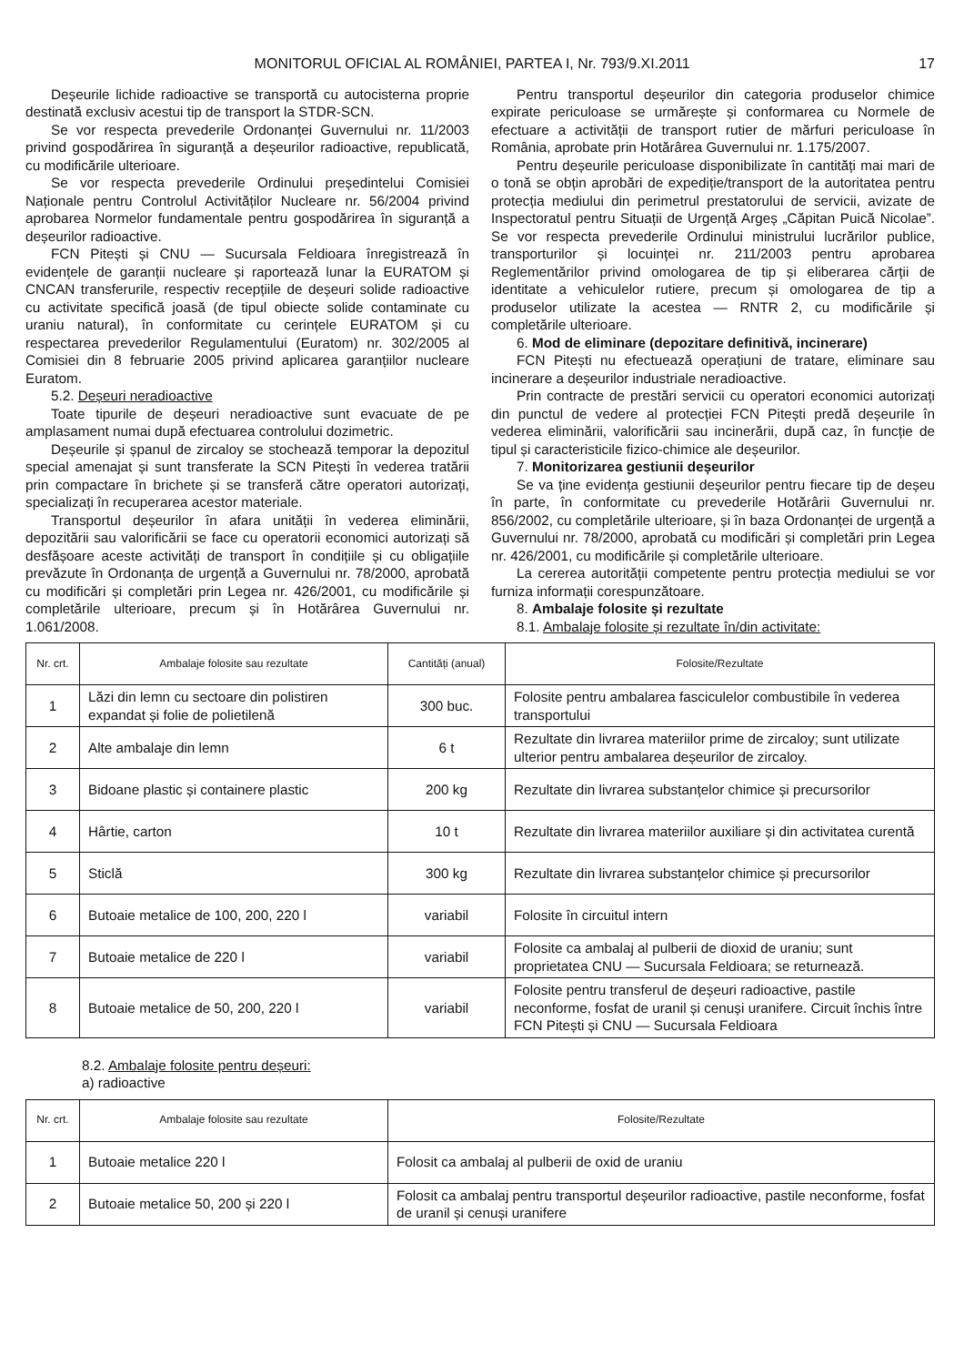MONITORUL OFICIAL AL ROMÂNIEI, PARTEA I, Nr. 793/9.XI.2011 17
Deșeurile lichide radioactive se transportă cu autocisterna proprie destinată exclusiv acestui tip de transport la STDR-SCN.
Se vor respecta prevederile Ordonanței Guvernului nr. 11/2003 privind gospodărirea în siguranță a deșeurilor radioactive, republicată, cu modificările ulterioare.
Se vor respecta prevederile Ordinului președintelui Comisiei Naționale pentru Controlul Activităților Nucleare nr. 56/2004 privind aprobarea Normelor fundamentale pentru gospodărirea în siguranță a deșeurilor radioactive.
FCN Pitești și CNU — Sucursala Feldioara înregistrează în evidențele de garanții nucleare și raportează lunar la EURATOM și CNCAN transferurile, respectiv recepțiile de deșeuri solide radioactive cu activitate specifică joasă (de tipul obiecte solide contaminate cu uraniu natural), în conformitate cu cerințele EURATOM și cu respectarea prevederilor Regulamentului (Euratom) nr. 302/2005 al Comisiei din 8 februarie 2005 privind aplicarea garanțiilor nucleare Euratom.
5.2. Deșeuri neradioactive
Toate tipurile de deșeuri neradioactive sunt evacuate de pe amplasament numai după efectuarea controlului dozimetric.
Deșeurile și șpanul de zircaloy se stochează temporar la depozitul special amenajat și sunt transferate la SCN Pitești în vederea tratării prin compactare în brichete și se transferă către operatori autorizați, specializați în recuperarea acestor materiale.
Transportul deșeurilor în afara unității în vederea eliminării, depozitării sau valorificării se face cu operatorii economici autorizați să desfășoare aceste activități de transport în condițiile și cu obligațiile prevăzute în Ordonanța de urgență a Guvernului nr. 78/2000, aprobată cu modificări și completări prin Legea nr. 426/2001, cu modificările și completările ulterioare, precum și în Hotărârea Guvernului nr. 1.061/2008.
Pentru transportul deșeurilor din categoria produselor chimice expirate periculoase se urmărește și conformarea cu Normele de efectuare a activității de transport rutier de mărfuri periculoase în România, aprobate prin Hotărârea Guvernului nr. 1.175/2007.
Pentru deșeurile periculoase disponibilizate în cantități mai mari de o tonă se obțin aprobări de expediție/transport de la autoritatea pentru protecția mediului din perimetrul prestatorului de servicii, avizate de Inspectoratul pentru Situații de Urgență Argeș „Căpitan Puică Nicolae”. Se vor respecta prevederile Ordinului ministrului lucrărilor publice, transporturilor și locuinței nr. 211/2003 pentru aprobarea Reglementărilor privind omologarea de tip și eliberarea cărții de identitate a vehiculelor rutiere, precum și omologarea de tip a produselor utilizate la acestea — RNTR 2, cu modificările și completările ulterioare.
6. Mod de eliminare (depozitare definitivă, incinerare)
FCN Pitești nu efectuează operațiuni de tratare, eliminare sau incinerare a deșeurilor industriale neradioactive.
Prin contracte de prestări servicii cu operatori economici autorizați din punctul de vedere al protecției FCN Pitești predă deșeurile în vederea eliminării, valorificării sau incinerării, după caz, în funcție de tipul și caracteristicile fizico-chimice ale deșeurilor.
7. Monitorizarea gestiunii deșeurilor
Se va ține evidența gestiunii deșeurilor pentru fiecare tip de deșeu în parte, în conformitate cu prevederile Hotărârii Guvernului nr. 856/2002, cu completările ulterioare, și în baza Ordonanței de urgență a Guvernului nr. 78/2000, aprobată cu modificări și completări prin Legea nr. 426/2001, cu modificările și completările ulterioare.
La cererea autorității competente pentru protecția mediului se vor furniza informații corespunzătoare.
8. Ambalaje folosite și rezultate
8.1. Ambalaje folosite și rezultate în/din activitate:
| Nr. crt. | Ambalaje folosite sau rezultate | Cantități (anual) | Folosite/Rezultate |
| --- | --- | --- | --- |
| 1 | Lăzi din lemn cu sectoare din polistiren expandat și folie de polietilenă | 300 buc. | Folosite pentru ambalarea fasciculelor combustibile în vederea transportului |
| 2 | Alte ambalaje din lemn | 6 t | Rezultate din livrarea materiilor prime de zircaloy; sunt utilizate ulterior pentru ambalarea deșeurilor de zircaloy. |
| 3 | Bidoane plastic și containere plastic | 200 kg | Rezultate din livrarea substanțelor chimice și precursorilor |
| 4 | Hârtie, carton | 10 t | Rezultate din livrarea materiilor auxiliare și din activitatea curentă |
| 5 | Sticlă | 300 kg | Rezultate din livrarea substanțelor chimice și precursorilor |
| 6 | Butoaie metalice de 100, 200, 220 l | variabil | Folosite în circuitul intern |
| 7 | Butoaie metalice de 220 l | variabil | Folosite ca ambalaj al pulberii de dioxid de uraniu; sunt proprietatea CNU — Sucursala Feldioara; se returnează. |
| 8 | Butoaie metalice de 50, 200, 220 l | variabil | Folosite pentru transferul de deșeuri radioactive, pastile neconforme, fosfat de uranil și cenuși uranifere. Circuit închis între FCN Pitești și CNU — Sucursala Feldioara |
8.2. Ambalaje folosite pentru deșeuri:
a) radioactive
| Nr. crt. | Ambalaje folosite sau rezultate | Folosite/Rezultate |
| --- | --- | --- |
| 1 | Butoaie metalice 220 l | Folosit ca ambalaj al pulberii de oxid de uraniu |
| 2 | Butoaie metalice 50, 200 și 220 l | Folosit ca ambalaj pentru transportul deșeurilor radioactive, pastile neconforme, fosfat de uranil și cenuși uranifere |